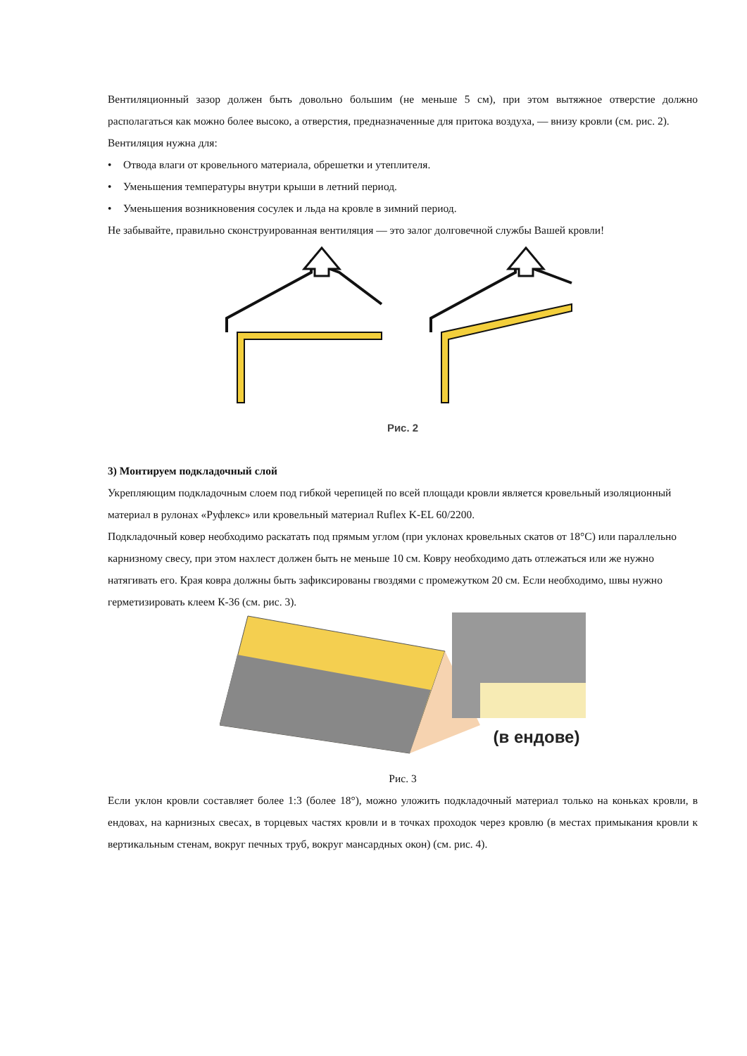Вентиляционный зазор должен быть довольно большим (не меньше 5 см), при этом вытяжное отверстие должно располагаться как можно более высоко, а отверстия, предназначенные для притока воздуха, — внизу кровли (см. рис. 2).
Вентиляция нужна для:
• Отвода влаги от кровельного материала, обрешетки и утеплителя.
• Уменьшения температуры внутри крыши в летний период.
• Уменьшения возникновения сосулек и льда на кровле в зимний период.
Не забывайте, правильно сконструированная вентиляция — это залог долговечной службы Вашей кровли!
Рис. 2
3) Монтируем подкладочный слой
Укрепляющим подкладочным слоем под гибкой черепицей по всей площади кровли является кровельный изоляционный материал в рулонах «Руфлекс» или кровельный материал Ruflex K-EL 60/2200.
Подкладочный ковер необходимо раскатать под прямым углом (при уклонах кровельных скатов от 18°С) или параллельно карнизному свесу, при этом нахлест должен быть не меньше 10 см. Ковру необходимо дать отлежаться или же нужно натягивать его. Края ковра должны быть зафиксированы гвоздями с промежутком 20 см. Если необходимо, швы нужно герметизировать клеем К-36 (см. рис. 3).
(в ендове)
Рис. 3
Если уклон кровли составляет более 1:3 (более 18°), можно уложить подкладочный материал только на коньках кровли, в ендовах, на карнизных свесах, в торцевых частях кровли и в точках проходок через кровлю (в местах примыкания кровли к вертикальным стенам, вокруг печных труб, вокруг мансардных окон) (см. рис. 4).